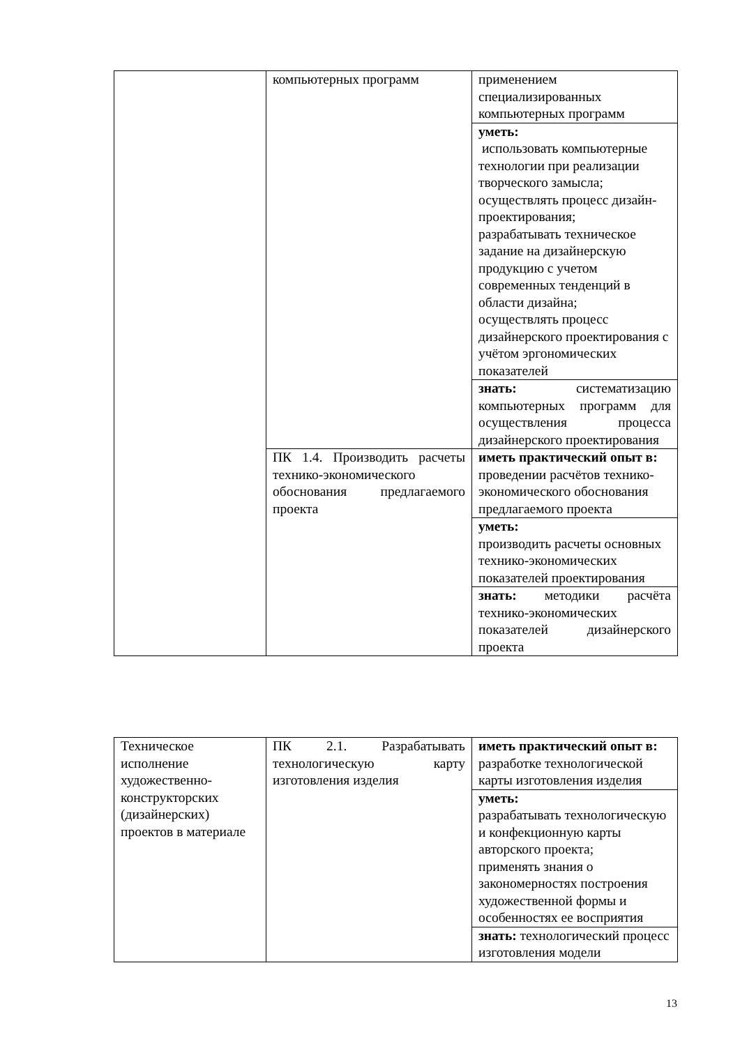| | компьютерных программ | применением специализированных компьютерных программ |
| | | уметь: использовать компьютерные технологии при реализации творческого замысла; осуществлять процесс дизайн-проектирования; разрабатывать техническое задание на дизайнерскую продукцию с учетом современных тенденций в области дизайна; осуществлять процесс дизайнерского проектирования с учётом эргономических показателей |
| | | знать: систематизацию компьютерных программ для осуществления процесса дизайнерского проектирования |
| | ПК 1.4. Производить расчеты технико-экономического обоснования предлагаемого проекта | иметь практический опыт в: проведении расчётов технико-экономического обоснования предлагаемого проекта |
| | | уметь: производить расчеты основных технико-экономических показателей проектирования |
| | | знать: методики расчёта технико-экономических показателей дизайнерского проекта |
| Техническое исполнение художественно-конструкторских (дизайнерских) проектов в материале | ПК 2.1. Разрабатывать технологическую карту изготовления изделия | иметь практический опыт в: разработке технологической карты изготовления изделия |
| | | уметь: разрабатывать технологическую и конфекционную карты авторского проекта; применять знания о закономерностях построения художественной формы и особенностях ее восприятия |
| | | знать: технологический процесс изготовления модели |
13